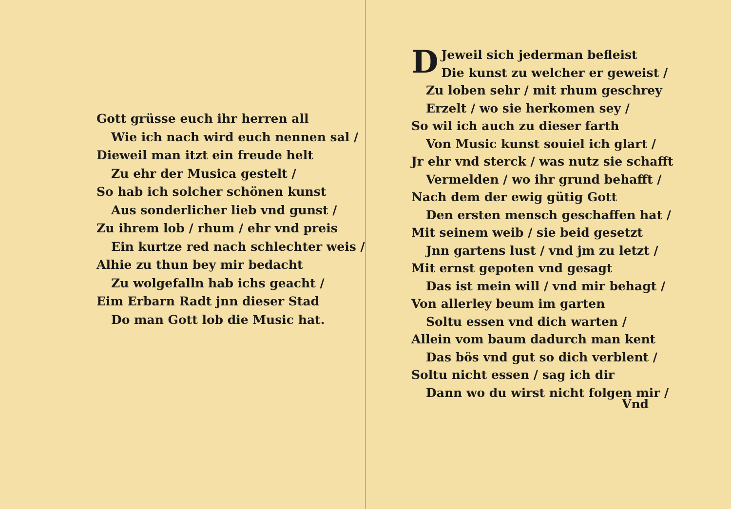Gott grüsse euch ihr herren all
Wie ich nach wird euch nennen sal /
Dieweil man itzt ein freude helt
Zu ehr der Musica gestelt /
So hab ich solcher schönen kunst
Aus sonderlicher lieb vnd gunst /
Zu ihrem lob / rhum / ehr vnd preis
Ein kurtze red nach schlechter weis /
Alhie zu thun bey mir bedacht
Zu wolgefalln hab ichs geacht /
Eim Erbarn Radt jnn dieser Stad
Do man Gott lob die Music hat.
DJeweil sich jederman befleist
Die kunst zu welcher er geweist /
Zu loben sehr / mit rhum geschrey
Erzelt / wo sie herkomen sey /
So wil ich auch zu dieser farth
Von Music kunst souiel ich glart /
Jr ehr vnd sterck / was nutz sie schafft
Vermelden / wo ihr grund behafft /
Nach dem der ewig gütig Gott
Den ersten mensch geschaffen hat /
Mit seinem weib / sie beid gesetzt
Jnn gartens lust / vnd jm zu letzt /
Mit ernst gepoten vnd gesagt
Das ist mein will / vnd mir behagt /
Von allerley beum im garten
Soltu essen vnd dich warten /
Allein vom baum dadurch man kent
Das bös vnd gut so dich verblent /
Soltu nicht essen / sag ich dir
Dann wo du wirst nicht folgen mir /
Vnd